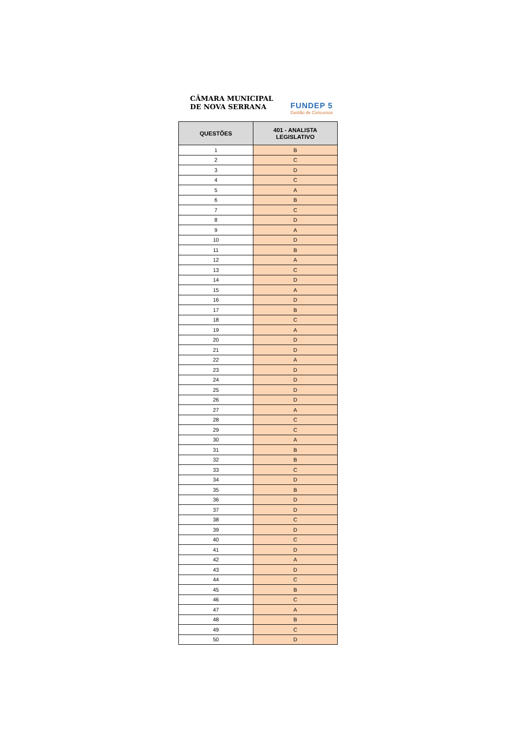CÂMARA MUNICIPAL
DE NOVA SERRANA
FUNDEP 5
Gestão de Concursos
| QUESTÕES | 401 - ANALISTA LEGISLATIVO |
| --- | --- |
| 1 | B |
| 2 | C |
| 3 | D |
| 4 | C |
| 5 | A |
| 6 | B |
| 7 | C |
| 8 | D |
| 9 | A |
| 10 | D |
| 11 | B |
| 12 | A |
| 13 | C |
| 14 | D |
| 15 | A |
| 16 | D |
| 17 | B |
| 18 | C |
| 19 | A |
| 20 | D |
| 21 | D |
| 22 | A |
| 23 | D |
| 24 | D |
| 25 | D |
| 26 | D |
| 27 | A |
| 28 | C |
| 29 | C |
| 30 | A |
| 31 | B |
| 32 | B |
| 33 | C |
| 34 | D |
| 35 | B |
| 36 | D |
| 37 | D |
| 38 | C |
| 39 | D |
| 40 | C |
| 41 | D |
| 42 | A |
| 43 | D |
| 44 | C |
| 45 | B |
| 46 | C |
| 47 | A |
| 48 | B |
| 49 | C |
| 50 | D |